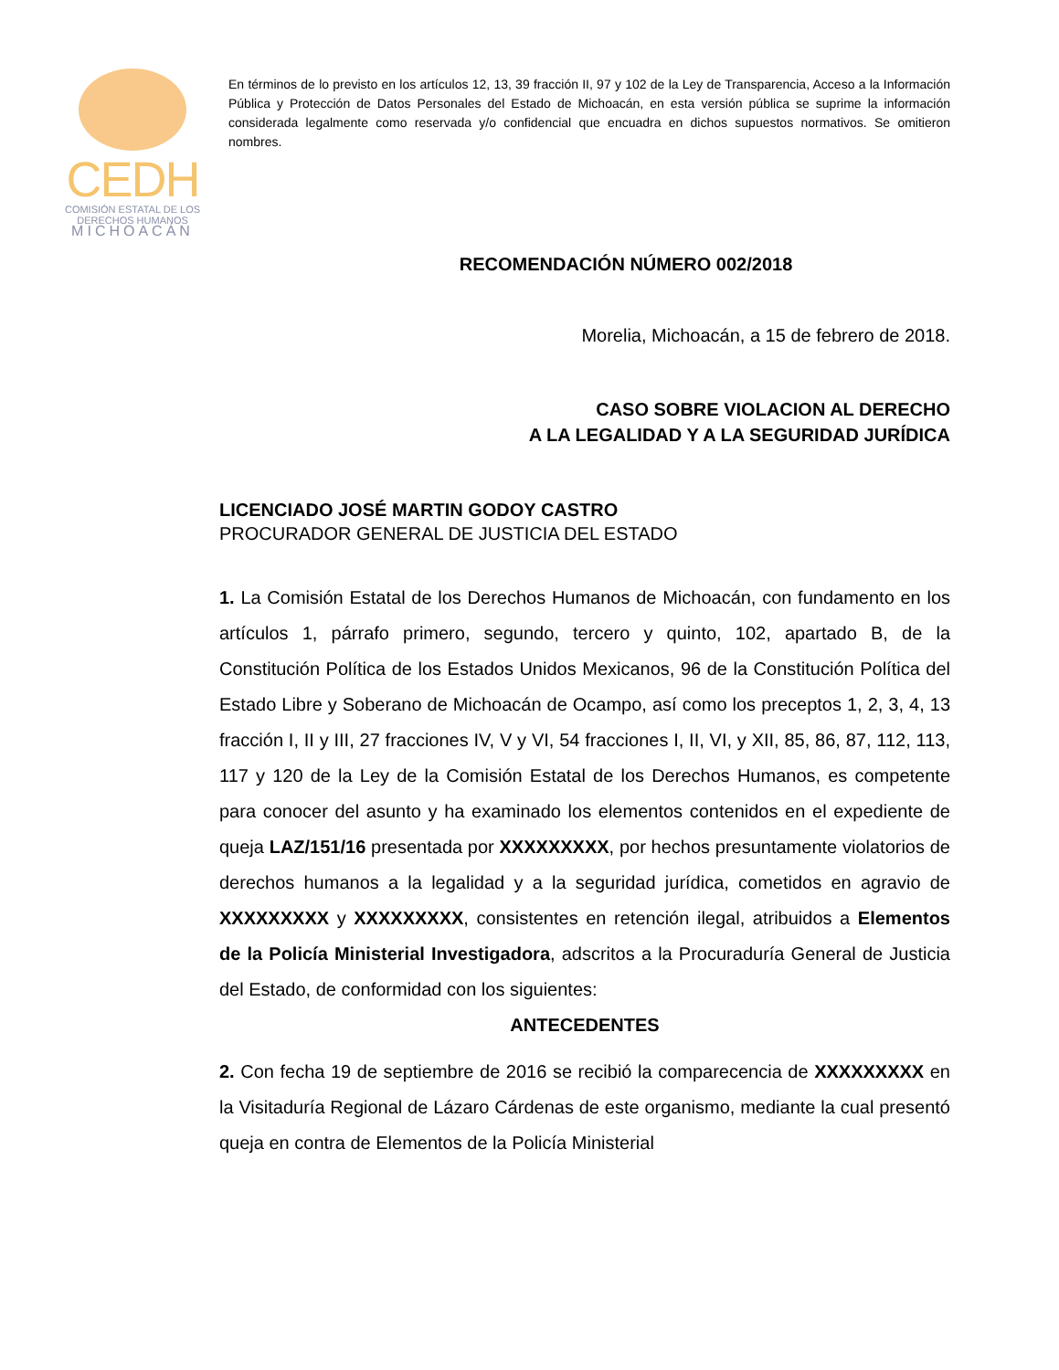CEDH
COMISIÓN ESTATAL DE LOS
DERECHOS HUMANOS
MICHOACÁN
En términos de lo previsto en los artículos 12, 13, 39 fracción II, 97 y 102 de la Ley de Transparencia, Acceso a la Información Pública y Protección de Datos Personales del Estado de Michoacán, en esta versión pública se suprime la información considerada legalmente como reservada y/o confidencial que encuadra en dichos supuestos normativos. Se omitieron nombres.
RECOMENDACIÓN NÚMERO 002/2018
Morelia, Michoacán, a 15 de febrero de 2018.
CASO SOBRE VIOLACION AL DERECHO
A LA LEGALIDAD Y A LA SEGURIDAD JURÍDICA
LICENCIADO JOSÉ MARTIN GODOY CASTRO
PROCURADOR GENERAL DE JUSTICIA DEL ESTADO
1. La Comisión Estatal de los Derechos Humanos de Michoacán, con fundamento en los artículos 1, párrafo primero, segundo, tercero y quinto, 102, apartado B, de la Constitución Política de los Estados Unidos Mexicanos, 96 de la Constitución Política del Estado Libre y Soberano de Michoacán de Ocampo, así como los preceptos 1, 2, 3, 4, 13 fracción I, II y III, 27 fracciones IV, V y VI, 54 fracciones I, II, VI, y XII, 85, 86, 87, 112, 113, 117 y 120 de la Ley de la Comisión Estatal de los Derechos Humanos, es competente para conocer del asunto y ha examinado los elementos contenidos en el expediente de queja LAZ/151/16 presentada por XXXXXXXXX, por hechos presuntamente violatorios de derechos humanos a la legalidad y a la seguridad jurídica, cometidos en agravio de XXXXXXXXX y XXXXXXXXX, consistentes en retención ilegal, atribuidos a Elementos de la Policía Ministerial Investigadora, adscritos a la Procuraduría General de Justicia del Estado, de conformidad con los siguientes:
ANTECEDENTES
2. Con fecha 19 de septiembre de 2016 se recibió la comparecencia de XXXXXXXXX en la Visitaduría Regional de Lázaro Cárdenas de este organismo, mediante la cual presentó queja en contra de Elementos de la Policía Ministerial